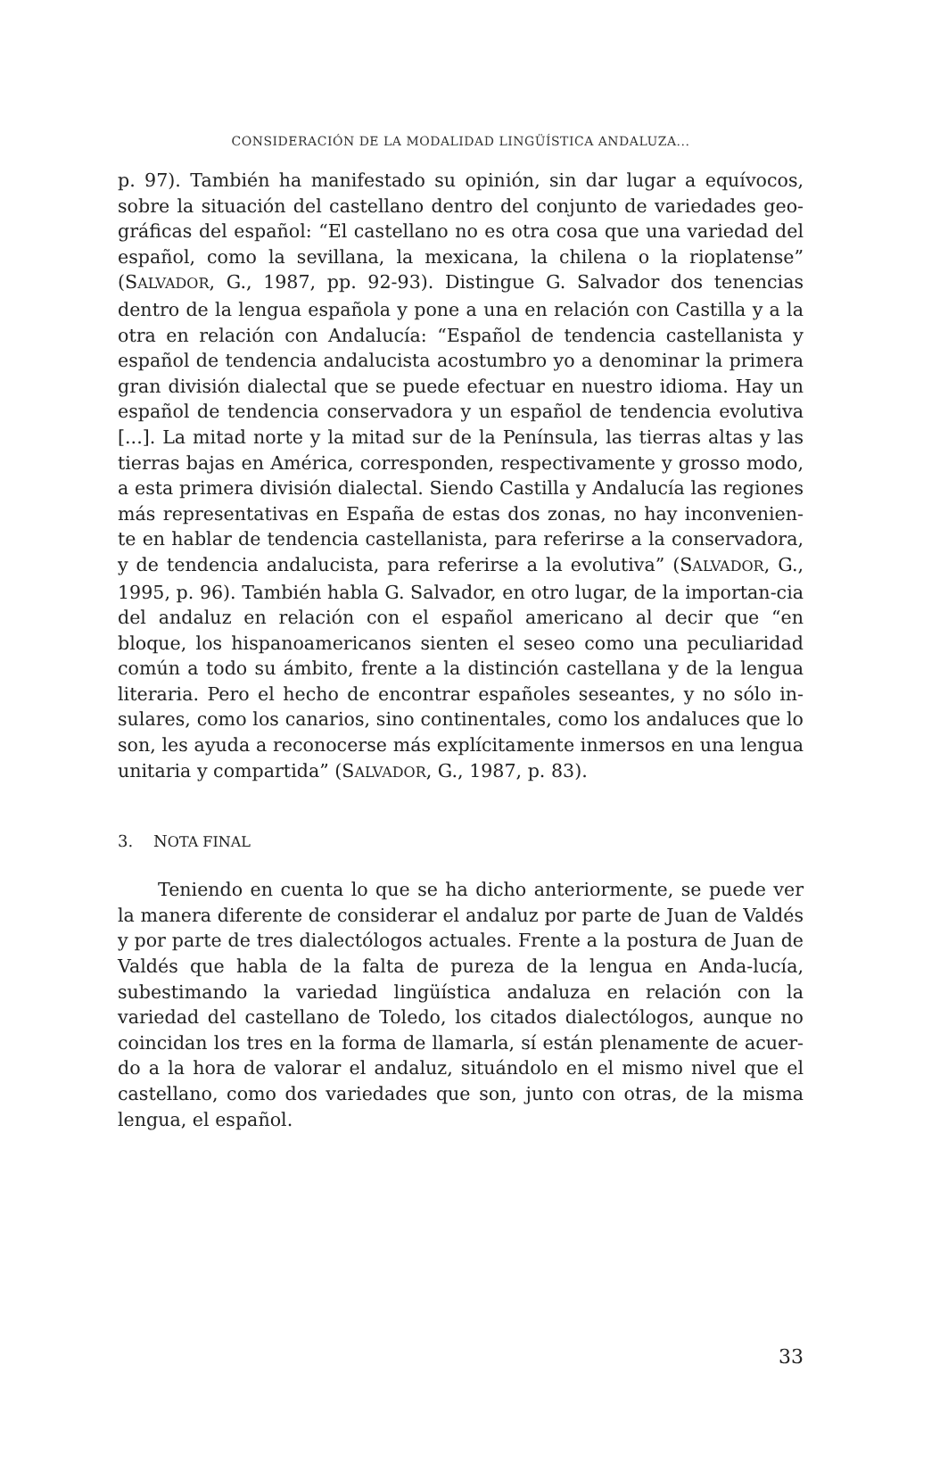CONSIDERACIÓN DE LA MODALIDAD LINGÜÍSTICA ANDALUZA...
p. 97). También ha manifestado su opinión, sin dar lugar a equívocos, sobre la situación del castellano dentro del conjunto de variedades geo-gráficas del español: “El castellano no es otra cosa que una variedad del español, como la sevillana, la mexicana, la chilena o la rioplatense” (SALVADOR, G., 1987, pp. 92-93). Distingue G. Salvador dos tenencias dentro de la lengua española y pone a una en relación con Castilla y a la otra en relación con Andalucía: “Español de tendencia castellanista y español de tendencia andalucista acostumbro yo a denominar la primera gran división dialectal que se puede efectuar en nuestro idioma. Hay un español de tendencia conservadora y un español de tendencia evolutiva [...]. La mitad norte y la mitad sur de la Península, las tierras altas y las tierras bajas en América, corresponden, respectivamente y grosso modo, a esta primera división dialectal. Siendo Castilla y Andalucía las regiones más representativas en España de estas dos zonas, no hay inconvenien-te en hablar de tendencia castellanista, para referirse a la conservadora, y de tendencia andalucista, para referirse a la evolutiva” (SALVADOR, G., 1995, p. 96). También habla G. Salvador, en otro lugar, de la importan-cia del andaluz en relación con el español americano al decir que “en bloque, los hispanoamericanos sienten el seseo como una peculiaridad común a todo su ámbito, frente a la distinción castellana y de la lengua literaria. Pero el hecho de encontrar españoles seseantes, y no sólo in-sulares, como los canarios, sino continentales, como los andaluces que lo son, les ayuda a reconocerse más explícitamente inmersos en una lengua unitaria y compartida” (SALVADOR, G., 1987, p. 83).
3. NOTA FINAL
Teniendo en cuenta lo que se ha dicho anteriormente, se puede ver la manera diferente de considerar el andaluz por parte de Juan de Valdés y por parte de tres dialectólogos actuales. Frente a la postura de Juan de Valdés que habla de la falta de pureza de la lengua en Anda-lucía, subestimando la variedad lingüística andaluza en relación con la variedad del castellano de Toledo, los citados dialectólogos, aunque no coincidan los tres en la forma de llamarla, sí están plenamente de acuer-do a la hora de valorar el andaluz, situándolo en el mismo nivel que el castellano, como dos variedades que son, junto con otras, de la misma lengua, el español.
33